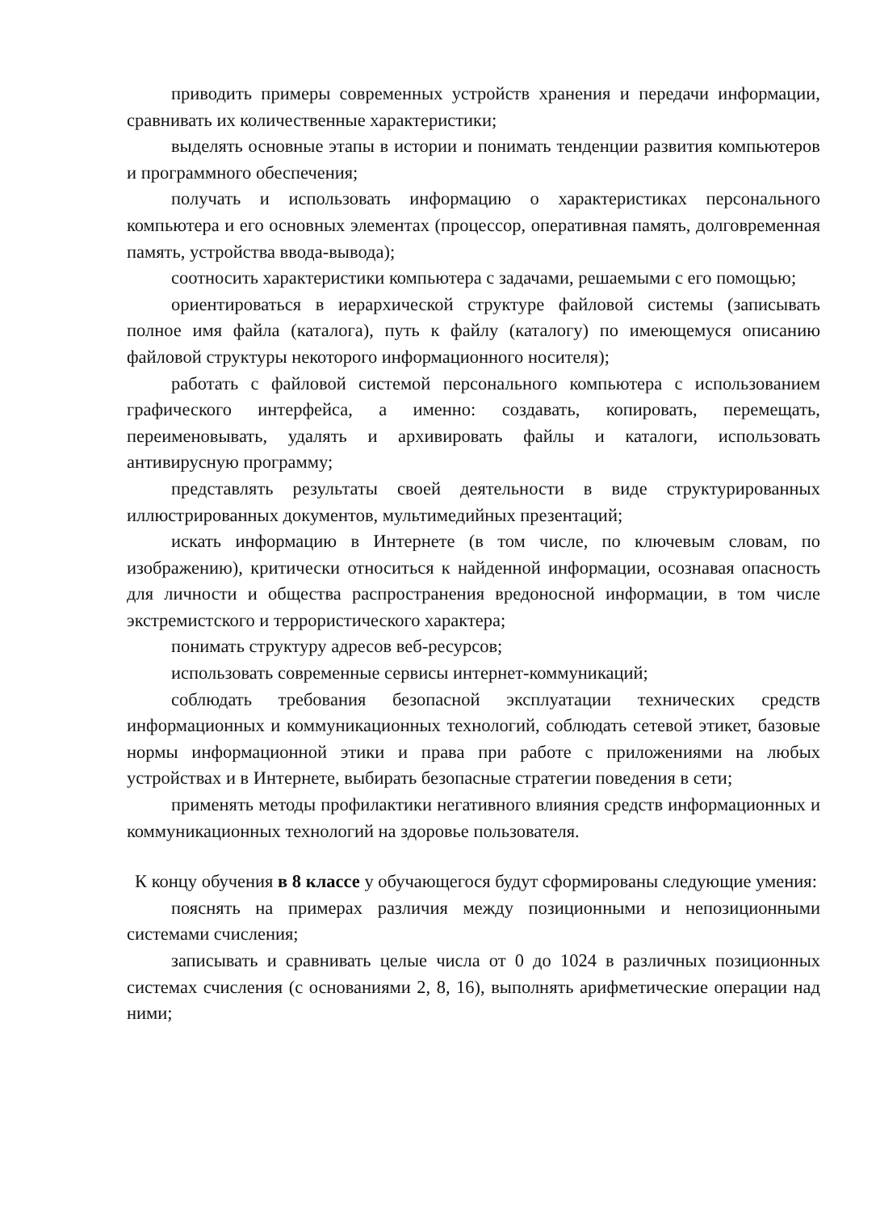приводить примеры современных устройств хранения и передачи информации, сравнивать их количественные характеристики;
выделять основные этапы в истории и понимать тенденции развития компьютеров и программного обеспечения;
получать и использовать информацию о характеристиках персонального компьютера и его основных элементах (процессор, оперативная память, долговременная память, устройства ввода-вывода);
соотносить характеристики компьютера с задачами, решаемыми с его помощью;
ориентироваться в иерархической структуре файловой системы (записывать полное имя файла (каталога), путь к файлу (каталогу) по имеющемуся описанию файловой структуры некоторого информационного носителя);
работать с файловой системой персонального компьютера с использованием графического интерфейса, а именно: создавать, копировать, перемещать, переименовывать, удалять и архивировать файлы и каталоги, использовать антивирусную программу;
представлять результаты своей деятельности в виде структурированных иллюстрированных документов, мультимедийных презентаций;
искать информацию в Интернете (в том числе, по ключевым словам, по изображению), критически относиться к найденной информации, осознавая опасность для личности и общества распространения вредоносной информации, в том числе экстремистского и террористического характера;
понимать структуру адресов веб-ресурсов;
использовать современные сервисы интернет-коммуникаций;
соблюдать требования безопасной эксплуатации технических средств информационных и коммуникационных технологий, соблюдать сетевой этикет, базовые нормы информационной этики и права при работе с приложениями на любых устройствах и в Интернете, выбирать безопасные стратегии поведения в сети;
применять методы профилактики негативного влияния средств информационных и коммуникационных технологий на здоровье пользователя.
К концу обучения в 8 классе у обучающегося будут сформированы следующие умения:
пояснять на примерах различия между позиционными и непозиционными системами счисления;
записывать и сравнивать целые числа от 0 до 1024 в различных позиционных системах счисления (с основаниями 2, 8, 16), выполнять арифметические операции над ними;